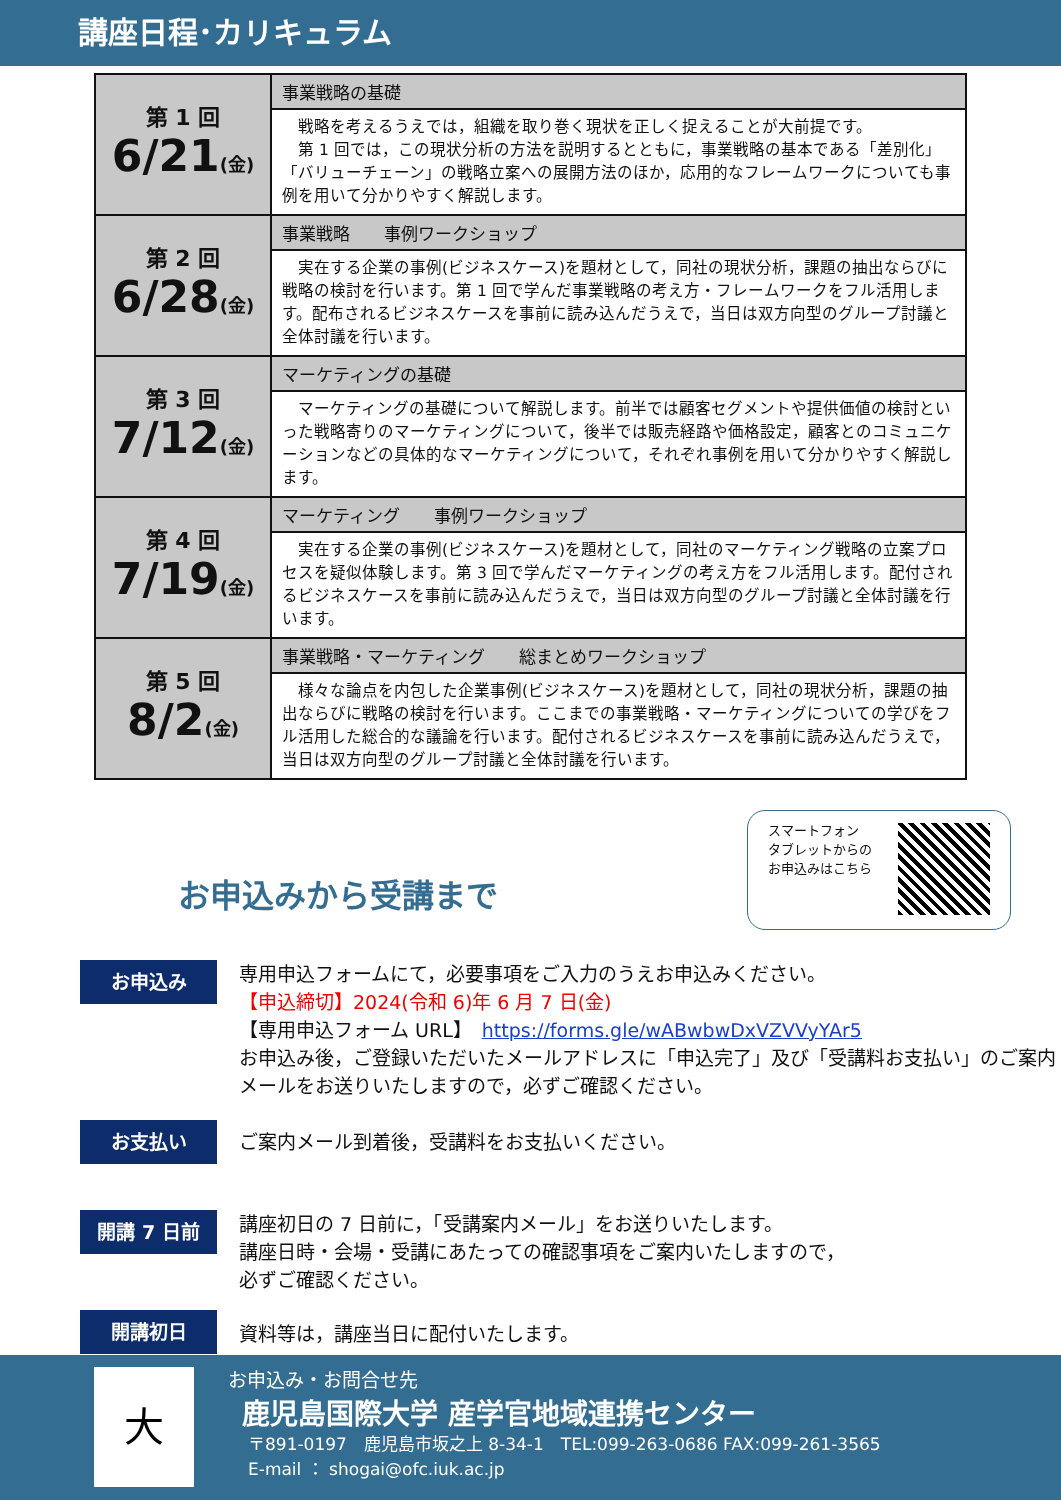講座日程･カリキュラム
| 第 1 回 6/21 (金) | 事業戦略の基礎 |
| | 戦略を考えるうえでは，組織を取り巻く現状を正しく捉えることが大前提です。 第 1 回では，この現状分析の方法を説明するとともに，事業戦略の基本である「差別化」「バリューチェーン」の戦略立案への展開方法のほか，応用的なフレームワークについても事例を用いて分かりやすく解説します。 |
| 第 2 回 6/28 (金) | 事業戦略 事例ワークショップ |
| | 実在する企業の事例(ビジネスケース)を題材として，同社の現状分析，課題の抽出ならびに戦略の検討を行います。第 1 回で学んだ事業戦略の考え方・フレームワークをフル活用します。配布されるビジネスケースを事前に読み込んだうえで，当日は双方向型のグループ討議と全体討議を行います。 |
| 第 3 回 7/12 (金) | マーケティングの基礎 |
| | マーケティングの基礎について解説します。前半では顧客セグメントや提供価値の検討といった戦略寄りのマーケティングについて，後半では販売経路や価格設定，顧客とのコミュニケーションなどの具体的なマーケティングについて，それぞれ事例を用いて分かりやすく解説します。 |
| 第 4 回 7/19 (金) | マーケティング 事例ワークショップ |
| | 実在する企業の事例(ビジネスケース)を題材として，同社のマーケティング戦略の立案プロセスを疑似体験します。第 3 回で学んだマーケティングの考え方をフル活用します。配付されるビジネスケースを事前に読み込んだうえで，当日は双方向型のグループ討議と全体討議を行います。 |
| 第 5 回 8/2 (金) | 事業戦略・マーケティング 総まとめワークショップ |
| | 様々な論点を内包した企業事例(ビジネスケース)を題材として，同社の現状分析，課題の抽出ならびに戦略の検討を行います。ここまでの事業戦略・マーケティングについての学びをフル活用した総合的な議論を行います。配付されるビジネスケースを事前に読み込んだうえで，当日は双方向型のグループ討議と全体討議を行います。 |
お申込みから受講まで
スマートフォン
タブレットからの
お申込みはこちら
お申込み
専用申込フォームにて，必要事項をご入力のうえお申込みください。
【申込締切】2024(令和 6)年 6 月 7 日(金)
【専用申込フォーム URL】　https://forms.gle/wABwbwDxVZVVyYAr5
お申込み後，ご登録いただいたメールアドレスに「申込完了」及び「受講料お支払い」のご案内メールをお送りいたしますので，必ずご確認ください。
お支払い
ご案内メール到着後，受講料をお支払いください。
開講 7 日前
講座初日の 7 日前に，「受講案内メール」をお送りいたします。
講座日時・会場・受講にあたっての確認事項をご案内いたしますので，
必ずご確認ください。
開講初日
資料等は，講座当日に配付いたします。
大
お申込み・お問合せ先
鹿児島国際大学 産学官地域連携センター
〒891-0197　鹿児島市坂之上 8-34-1　TEL:099-263-0686 FAX:099-261-3565
E-mail ： shogai@ofc.iuk.ac.jp